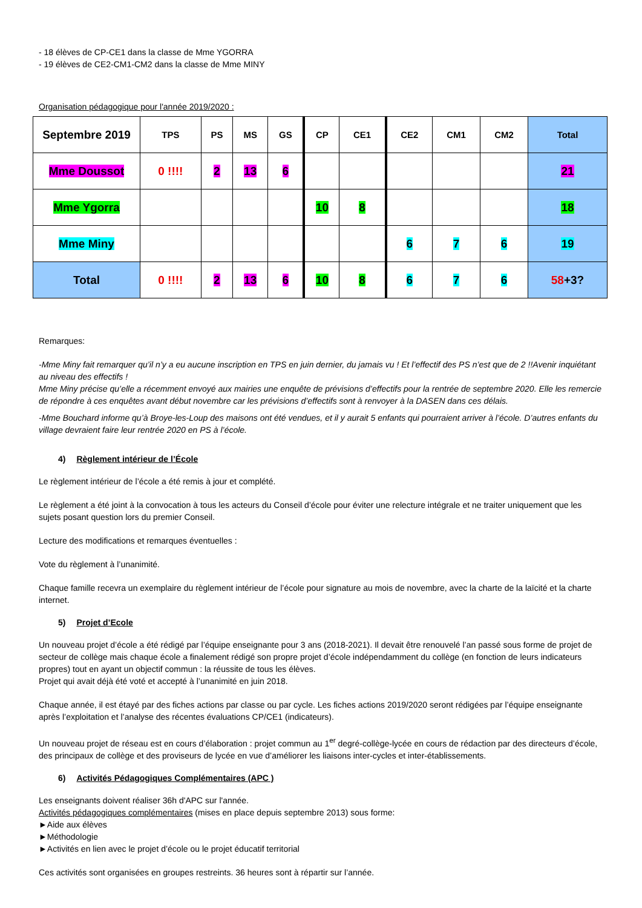- 18 élèves de CP-CE1 dans la classe de Mme YGORRA
- 19 élèves de CE2-CM1-CM2 dans la classe de Mme MINY
Organisation pédagogique pour l'année 2019/2020 :
| Septembre 2019 | TPS | PS | MS | GS | CP | CE1 | CE2 | CM1 | CM2 | Total |
| --- | --- | --- | --- | --- | --- | --- | --- | --- | --- | --- |
| Mme Doussot | 0 !!!! | 2 | 13 | 6 | | | | | | 21 |
| Mme Ygorra | | | | | 10 | 8 | | | | 18 |
| Mme Miny | | | | | | | 6 | 7 | 6 | 19 |
| Total | 0 !!!! | 2 | 13 | 6 | 10 | 8 | 6 | 7 | 6 | 58 +3? |
Remarques:
-Mme Miny fait remarquer qu’il n’y a eu aucune inscription en TPS en juin dernier, du jamais vu ! Et l’effectif des PS n’est que de 2 !!Avenir inquiétant au niveau des effectifs !
Mme Miny précise qu’elle a récemment envoyé aux mairies une enquête de prévisions d’effectifs pour la rentrée de septembre 2020. Elle les remercie de répondre à ces enquêtes avant début novembre car les prévisions d’effectifs sont à renvoyer à la DASEN dans ces délais.
-Mme Bouchard informe qu’à Broye-les-Loup des maisons ont été vendues, et il y aurait 5 enfants qui pourraient arriver à l’école. D’autres enfants du village devraient faire leur rentrée 2020 en PS à l’école.
4) Règlement intérieur de l’École
Le règlement intérieur de l’école a été remis à jour et complété.
Le règlement a été joint à la convocation à tous les acteurs du Conseil d’école pour éviter une relecture intégrale et ne traiter uniquement que les sujets posant question lors du premier Conseil.
Lecture des modifications et remarques éventuelles :
Vote du règlement à l’unanimité.
Chaque famille recevra un exemplaire du règlement intérieur de l’école pour signature au mois de novembre, avec la charte de la laïcité et la charte internet.
5) Projet d’Ecole
Un nouveau projet d’école a été rédigé par l’équipe enseignante pour 3 ans (2018-2021). Il devait être renouvelé l’an passé sous forme de projet de secteur de collège mais chaque école a finalement rédigé son propre projet d’école indépendamment du collège (en fonction de leurs indicateurs propres) tout en ayant un objectif commun : la réussite de tous les élèves.
Projet qui avait déjà été voté et accepté à l’unanimité en juin 2018.
Chaque année, il est étayé par des fiches actions par classe ou par cycle. Les fiches actions 2019/2020 seront rédigées par l’équipe enseignante après l’exploitation et l’analyse des récentes évaluations CP/CE1 (indicateurs).
Un nouveau projet de réseau est en cours d’élaboration : projet commun au 1<sup>er</sup> degré-collège-lycée en cours de rédaction par des directeurs d’école, des principaux de collège et des proviseurs de lycée en vue d’améliorer les liaisons inter-cycles et inter-établissements.
6) Activités Pédagogiques Complémentaires (APC )
Les enseignants doivent réaliser 36h d'APC sur l'année.
Activités pédagogiques complémentaires (mises en place depuis septembre 2013) sous forme:
►Aide aux élèves
►Méthodologie
►Activités en lien avec le projet d’école ou le projet éducatif territorial
Ces activités sont organisées en groupes restreints. 36 heures sont à répartir sur l’année.